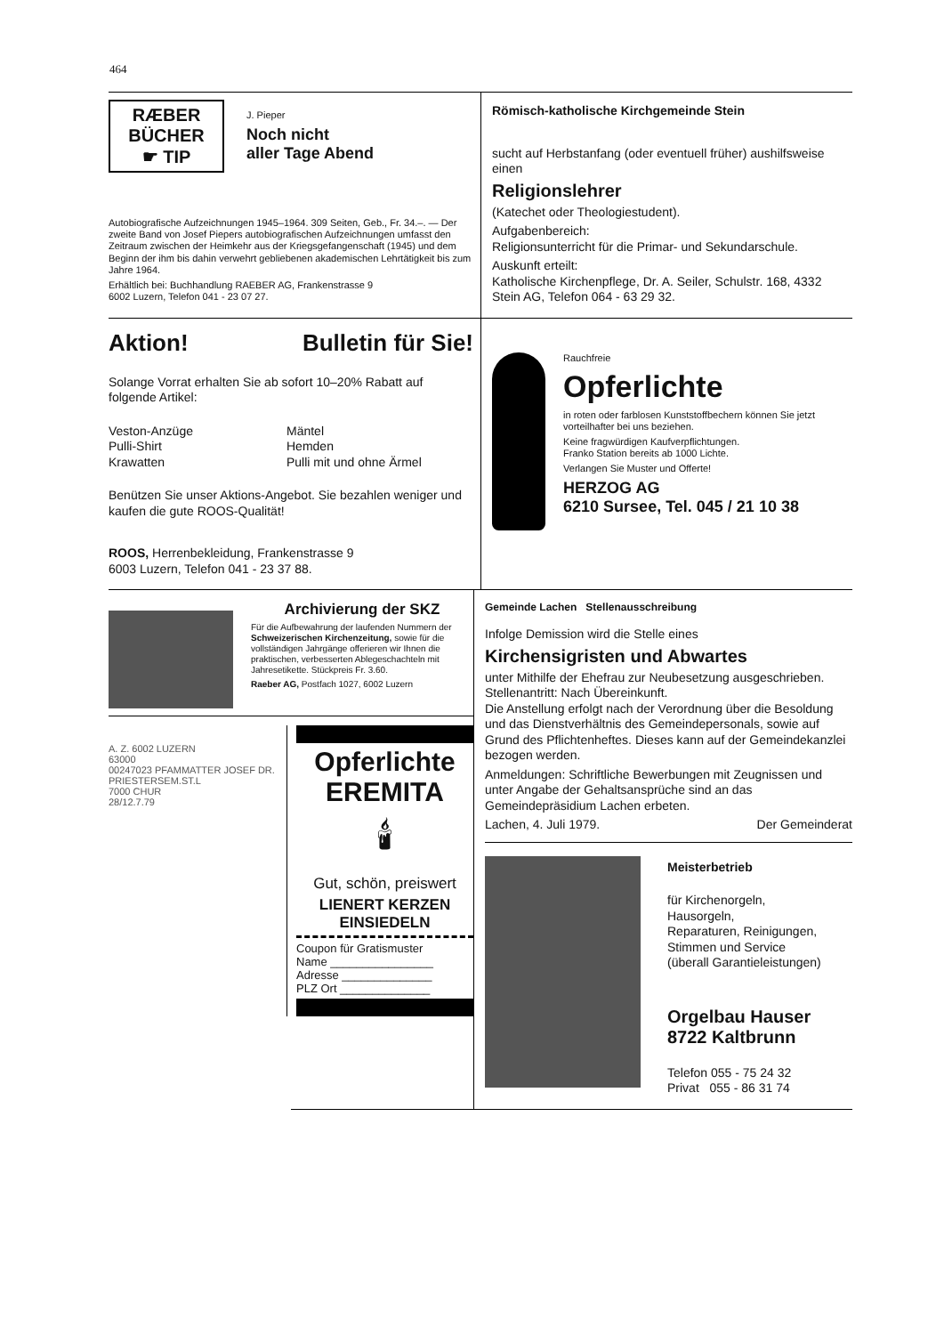464
RÆBER
BÜCHER
☛ TIP
J. Pieper
Noch nicht
aller Tage Abend
Autobiografische Aufzeichnungen 1945–1964. 309 Seiten, Geb., Fr. 34.–. — Der zweite Band von Josef Piepers autobiografischen Aufzeichnungen umfasst den Zeitraum zwischen der Heimkehr aus der Kriegsgefangenschaft (1945) und dem Beginn der ihm bis dahin verwehrt gebliebenen akademischen Lehrtätigkeit bis zum Jahre 1964.
Erhältlich bei: Buchhandlung RAEBER AG, Frankenstrasse 9
6002 Luzern, Telefon 041 - 23 07 27.
Römisch-katholische Kirchgemeinde Stein
sucht auf Herbstanfang (oder eventuell früher) aushilfsweise einen
Religionslehrer
(Katechet oder Theologiestudent).
Aufgabenbereich:
Religionsunterricht für die Primar- und Sekundarschule.
Auskunft erteilt:
Katholische Kirchenpflege, Dr. A. Seiler, Schulstr. 168, 4332 Stein AG, Telefon 064 - 63 29 32.
Aktion! Bulletin für Sie!
Solange Vorrat erhalten Sie ab sofort 10–20% Rabatt auf folgende Artikel:
Veston-Anzüge
Pulli-Shirt
Krawatten
Mäntel
Hemden
Pulli mit und ohne Ärmel
Benützen Sie unser Aktions-Angebot. Sie bezahlen weniger und kaufen die gute ROOS-Qualität!
ROOS, Herrenbekleidung, Frankenstrasse 9
6003 Luzern, Telefon 041 - 23 37 88.
Rauchfreie
Opferlichte
in roten oder farblosen Kunststoffbechern können Sie jetzt vorteilhafter bei uns beziehen.
Keine fragwürdigen Kaufverpflichtungen.
Franko Station bereits ab 1000 Lichte.
Verlangen Sie Muster und Offerte!
HERZOG AG
6210 Sursee, Tel. 045 / 21 10 38
Archivierung der SKZ
Für die Aufbewahrung der laufenden Nummern der Schweizerischen Kirchenzeitung, sowie für die vollständigen Jahrgänge offerieren wir Ihnen die praktischen, verbesserten Ablegeschachteln mit Jahresetikette. Stückpreis Fr. 3.60.
Raeber AG, Postfach 1027, 6002 Luzern
A. Z. 6002 LUZERN
63000
00247023 PFAMMATTER JOSEF DR.
PRIESTERSEM.ST.L
7000 CHUR
28/12.7.79
Opferlichte
EREMITA
🕯
Gut, schön, preiswert
LIENERT KERZEN
EINSIEDELN
Coupon für Gratismuster
Name ________________
Adresse ______________
PLZ Ort ______________
Gemeinde Lachen Stellenausschreibung
Infolge Demission wird die Stelle eines
Kirchensigristen und Abwartes
unter Mithilfe der Ehefrau zur Neubesetzung ausgeschrieben.
Stellenantritt: Nach Übereinkunft.
Die Anstellung erfolgt nach der Verordnung über die Besoldung und das Dienstverhältnis des Gemeindepersonals, sowie auf Grund des Pflichtenheftes. Dieses kann auf der Gemeindekanzlei bezogen werden.
Anmeldungen: Schriftliche Bewerbungen mit Zeugnissen und unter Angabe der Gehaltsansprüche sind an das Gemeindepräsidium Lachen erbeten.
Lachen, 4. Juli 1979. Der Gemeinderat
Meisterbetrieb
für Kirchenorgeln,
Hausorgeln,
Reparaturen, Reinigungen,
Stimmen und Service
(überall Garantieleistungen)
Orgelbau Hauser
8722 Kaltbrunn
Telefon 055 - 75 24 32
Privat 055 - 86 31 74